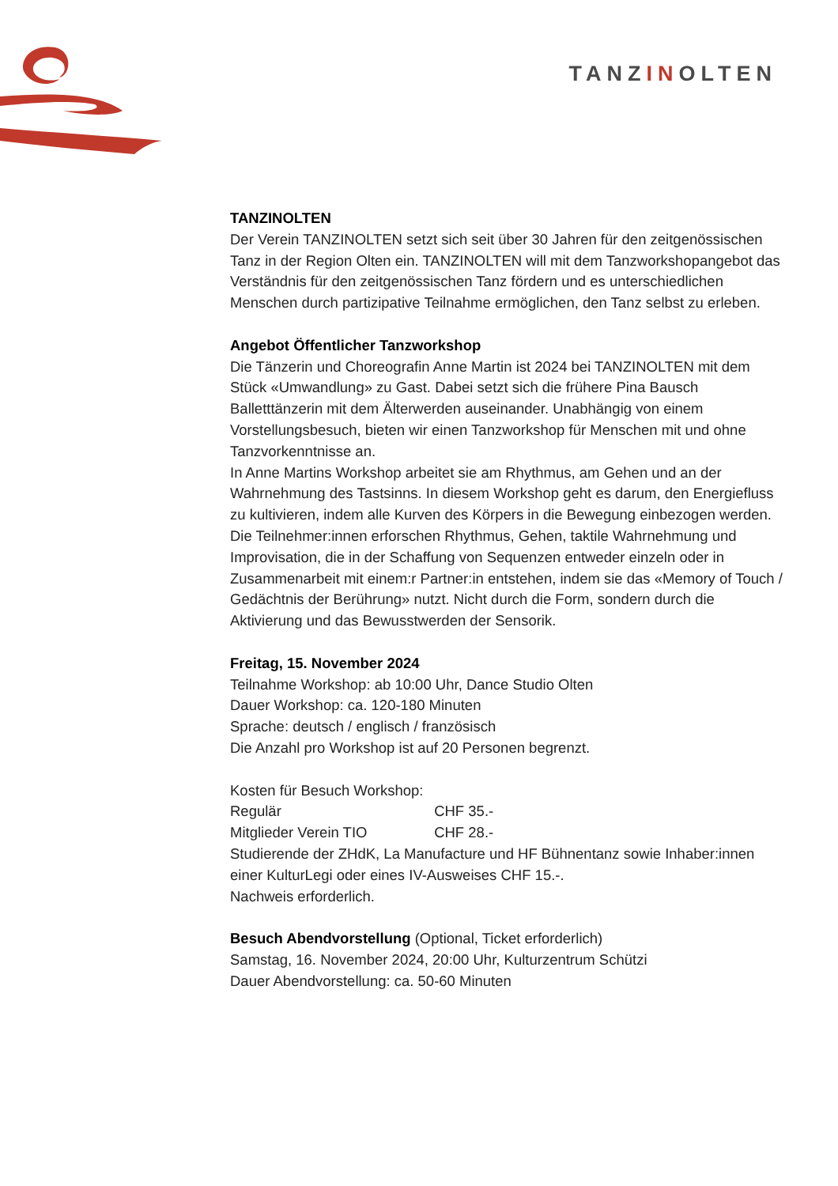TANZINOLTEN
TANZINOLTEN
Der Verein TANZINOLTEN setzt sich seit über 30 Jahren für den zeitgenössischen Tanz in der Region Olten ein. TANZINOLTEN will mit dem Tanzworkshopangebot das Verständnis für den zeitgenössischen Tanz fördern und es unterschiedlichen Menschen durch partizipative Teilnahme ermöglichen, den Tanz selbst zu erleben.
Angebot Öffentlicher Tanzworkshop
Die Tänzerin und Choreografin Anne Martin ist 2024 bei TANZINOLTEN mit dem Stück «Umwandlung» zu Gast. Dabei setzt sich die frühere Pina Bausch Balletttänzerin mit dem Älterwerden auseinander. Unabhängig von einem Vorstellungsbesuch, bieten wir einen Tanzworkshop für Menschen mit und ohne Tanzvorkenntnisse an.
In Anne Martins Workshop arbeitet sie am Rhythmus, am Gehen und an der Wahrnehmung des Tastsinns. In diesem Workshop geht es darum, den Energiefluss zu kultivieren, indem alle Kurven des Körpers in die Bewegung einbezogen werden. Die Teilnehmer:innen erforschen Rhythmus, Gehen, taktile Wahrnehmung und Improvisation, die in der Schaffung von Sequenzen entweder einzeln oder in Zusammenarbeit mit einem:r Partner:in entstehen, indem sie das «Memory of Touch / Gedächtnis der Berührung» nutzt. Nicht durch die Form, sondern durch die Aktivierung und das Bewusstwerden der Sensorik.
Freitag, 15. November 2024
Teilnahme Workshop: ab 10:00 Uhr, Dance Studio Olten
Dauer Workshop: ca. 120-180 Minuten
Sprache: deutsch / englisch / französisch
Die Anzahl pro Workshop ist auf 20 Personen begrenzt.
Kosten für Besuch Workshop:
Regulär CHF 35.-
Mitglieder Verein TIO CHF 28.-
Studierende der ZHdK, La Manufacture und HF Bühnentanz sowie Inhaber:innen einer KulturLegi oder eines IV-Ausweises CHF 15.-.
Nachweis erforderlich.
Besuch Abendvorstellung (Optional, Ticket erforderlich)
Samstag, 16. November 2024, 20:00 Uhr, Kulturzentrum Schützi
Dauer Abendvorstellung: ca. 50-60 Minuten